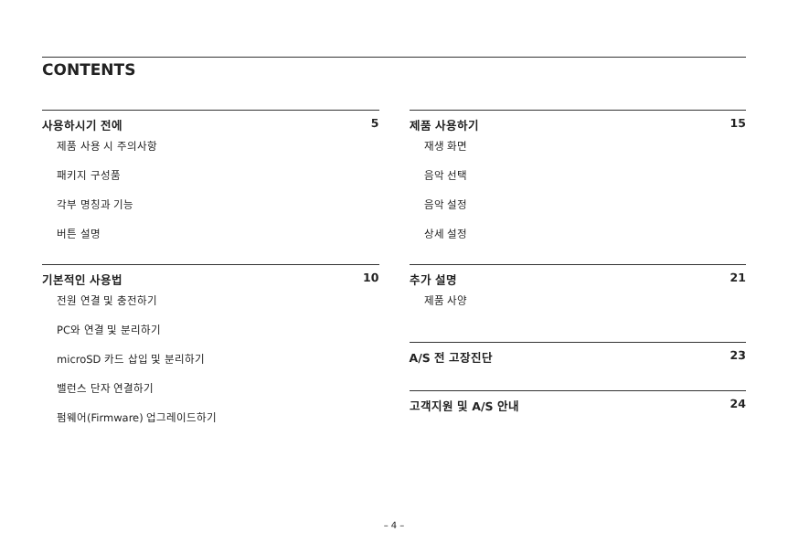CONTENTS
사용하시기 전에 5
제품 사용 시 주의사항
패키지 구성품
각부 명칭과 기능
버튼 설명
기본적인 사용법 10
전원 연결 및 충전하기
PC와 연결 및 분리하기
microSD 카드 삽입 및 분리하기
밸런스 단자 연결하기
펌웨어(Firmware) 업그레이드하기
제품 사용하기 15
재생 화면
음악 선택
음악 설정
상세 설정
추가 설명 21
제품 사양
A/S 전 고장진단 23
고객지원 및 A/S 안내 24
– 4 –